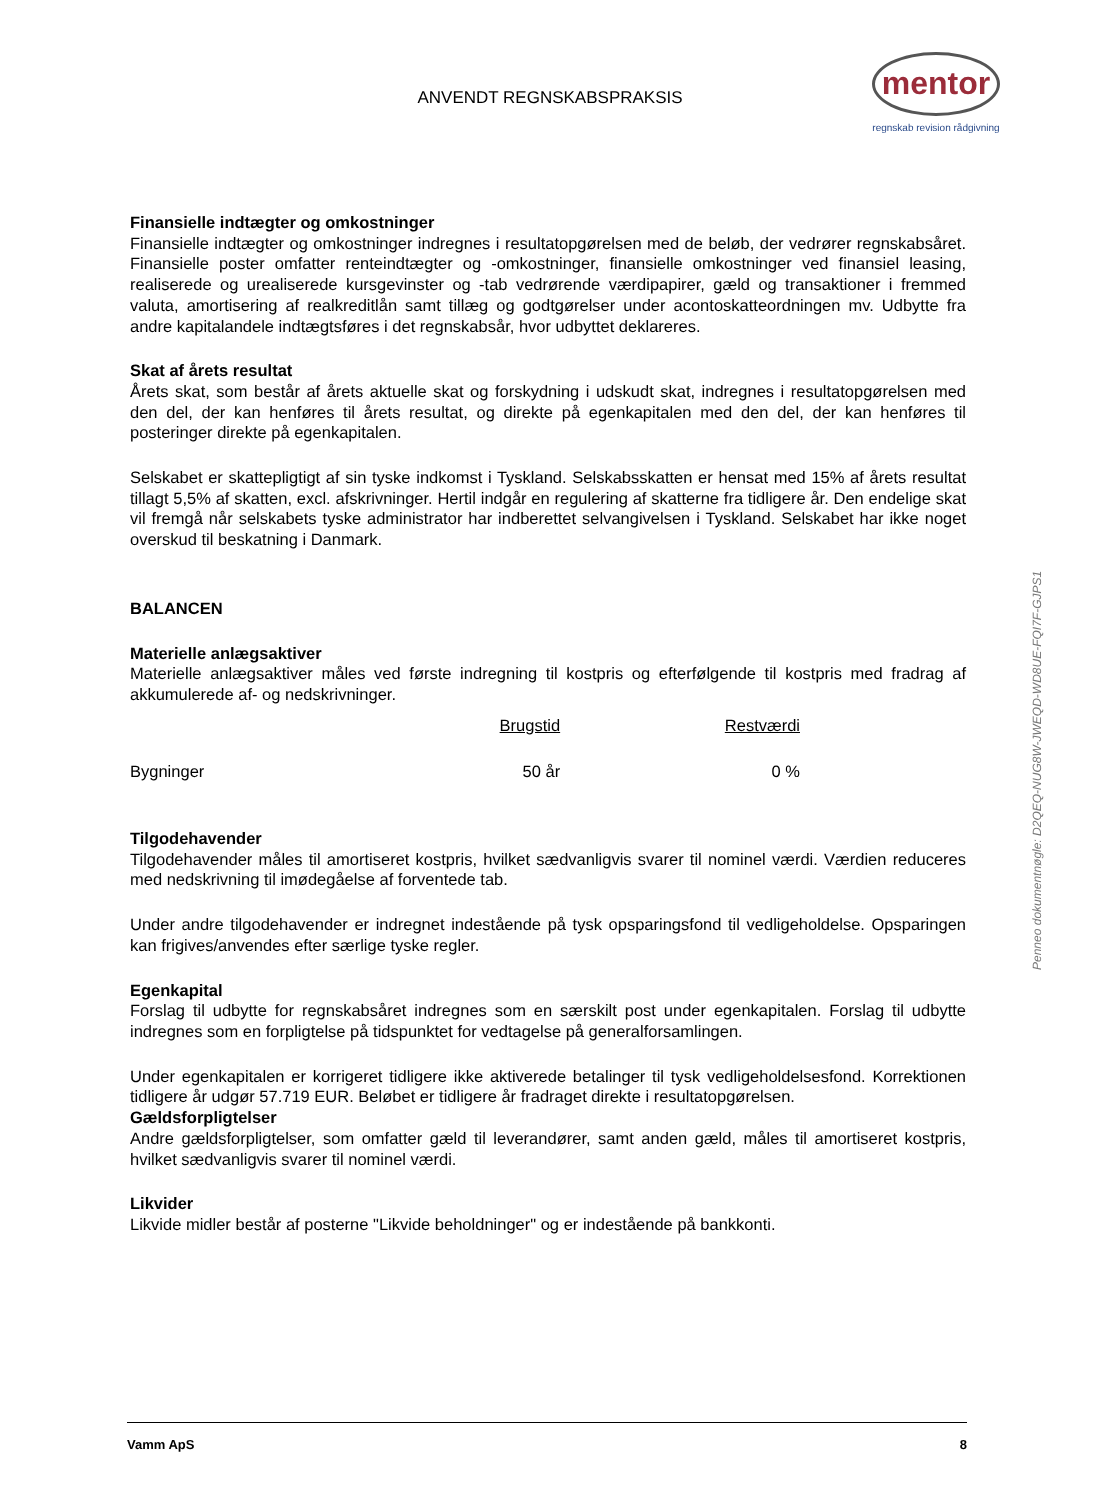ANVENDT REGNSKABSPRAKSIS
mentor
regnskab revision rådgivning
Finansielle indtægter og omkostninger
Finansielle indtægter og omkostninger indregnes i resultatopgørelsen med de beløb, der vedrører regnskabsåret. Finansielle poster omfatter renteindtægter og -omkostninger, finansielle omkostninger ved finansiel leasing, realiserede og urealiserede kursgevinster og -tab vedrørende værdipapirer, gæld og transaktioner i fremmed valuta, amortisering af realkreditlån samt tillæg og godtgørelser under acontoskatteordningen mv. Udbytte fra andre kapitalandele indtægtsføres i det regnskabsår, hvor udbyttet deklareres.
Skat af årets resultat
Årets skat, som består af årets aktuelle skat og forskydning i udskudt skat, indregnes i resultatopgørelsen med den del, der kan henføres til årets resultat, og direkte på egenkapitalen med den del, der kan henføres til posteringer direkte på egenkapitalen.
Selskabet er skattepligtigt af sin tyske indkomst i Tyskland. Selskabsskatten er hensat med 15% af årets resultat tillagt 5,5% af skatten, excl. afskrivninger. Hertil indgår en regulering af skatterne fra tidligere år. Den endelige skat vil fremgå når selskabets tyske administrator har indberettet selvangivelsen i Tyskland. Selskabet har ikke noget overskud til beskatning i Danmark.
BALANCEN
Materielle anlægsaktiver
Materielle anlægsaktiver måles ved første indregning til kostpris og efterfølgende til kostpris med fradrag af akkumulerede af- og nedskrivninger.
| | Brugstid | Restværdi |
| Bygninger | 50 år | 0 % |
Tilgodehavender
Tilgodehavender måles til amortiseret kostpris, hvilket sædvanligvis svarer til nominel værdi. Værdien reduceres med nedskrivning til imødegåelse af forventede tab.
Under andre tilgodehavender er indregnet indestående på tysk opsparingsfond til vedligeholdelse. Opsparingen kan frigives/anvendes efter særlige tyske regler.
Egenkapital
Forslag til udbytte for regnskabsåret indregnes som en særskilt post under egenkapitalen. Forslag til udbytte indregnes som en forpligtelse på tidspunktet for vedtagelse på generalforsamlingen.
Under egenkapitalen er korrigeret tidligere ikke aktiverede betalinger til tysk vedligeholdelsesfond. Korrektionen tidligere år udgør 57.719 EUR. Beløbet er tidligere år fradraget direkte i resultatopgørelsen.
Gældsforpligtelser
Andre gældsforpligtelser, som omfatter gæld til leverandører, samt anden gæld, måles til amortiseret kostpris, hvilket sædvanligvis svarer til nominel værdi.
Likvider
Likvide midler består af posterne "Likvide beholdninger" og er indestående på bankkonti.
Penneo dokumentnøgle: D2QEQ-NUG8W-JWEQD-WD8UE-FQI7F-GJPS1
Vamm ApS 8